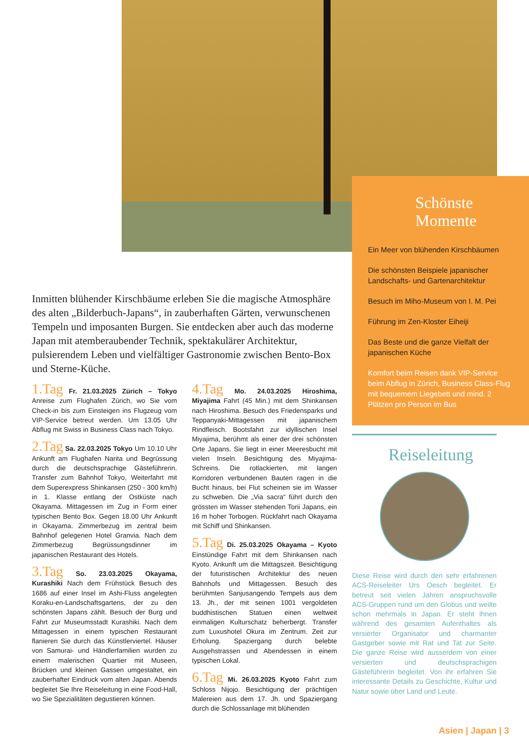Schönste Momente
Ein Meer von blühenden Kirschbäumen
Die schönsten Beispiele japanischer Landschafts- und Gartenarchitektur
Besuch im Miho-Museum von I. M. Pei
Führung im Zen-Kloster Eiheiji
Das Beste und die ganze Vielfalt der japanischen Küche
Komfort beim Reisen dank VIP-Service beim Abflug in Zürich, Business Class-Flug mit bequemem Liegebett und mind. 2 Plätzen pro Person im Bus
Inmitten blühender Kirschbäume erleben Sie die magische Atmosphäre des alten „Bilderbuch-Japans“, in zauberhaften Gärten, verwunschenen Tempeln und imposanten Burgen. Sie entdecken aber auch das moderne Japan mit atemberaubender Technik, spektakulärer Architektur, pulsierendem Leben und vielfältiger Gastronomie zwischen Bento-Box und Sterne-Küche.
1.Tag Fr. 21.03.2025 Zürich – Tokyo Anreise zum Flughafen Zürich, wo Sie vom Check-in bis zum Einsteigen ins Flugzeug vom VIP-Service betreut werden. Um 13.05 Uhr Abflug mit Swiss in Business Class nach Tokyo.
2.Tag Sa. 22.03.2025 Tokyo Um 10.10 Uhr Ankunft am Flughafen Narita und Begrüssung durch die deutschsprachige Gästeführerin. Transfer zum Bahnhof Tokyo, Weiterfahrt mit dem Superexpress Shinkansen (250 - 300 km/h) in 1. Klasse entlang der Ostküste nach Okayama. Mittagessen im Zug in Form einer typischen Bento Box. Gegen 18.00 Uhr Ankunft in Okayama. Zimmerbezug im zentral beim Bahnhof gelegenen Hotel Granvia. Nach dem Zimmerbezug Begrüssungsdinner im japanischen Restaurant des Hotels.
3.Tag So. 23.03.2025 Okayama, Kurashiki Nach dem Frühstück Besuch des 1686 auf einer Insel im Ashi-Fluss angelegten Koraku-en-Landschaftsgartens, der zu den schönsten Japans zählt. Besuch der Burg und Fahrt zur Museumsstadt Kurashiki. Nach dem Mittagessen in einem typischen Restaurant flanieren Sie durch das Künstlerviertel. Häuser von Samurai- und Händlerfamilien wurden zu einem malerischen Quartier mit Museen, Brücken und kleinen Gassen umgestaltet, ein zauberhafter Eindruck vom alten Japan. Abends begleitet Sie Ihre Reiseleitung in eine Food-Hall, wo Sie Spezialitäten degustieren können.
4.Tag Mo. 24.03.2025 Hiroshima, Miyajima Fahrt (45 Min.) mit dem Shinkansen nach Hiroshima. Besuch des Friedensparks und Teppanyaki-Mittagessen mit japanischem Rindfleisch. Bootsfahrt zur idyllischen Insel Miyajima, berühmt als einer der drei schönsten Orte Japans. Sie liegt in einer Meeresbucht mit vielen Inseln. Besichtigung des Miyajima-Schreins. Die rotlackierten, mit langen Korridoren verbundenen Bauten ragen in die Bucht hinaus, bei Flut scheinen sie im Wasser zu schweben. Die „Via sacra“ führt durch den grössten im Wasser stehenden Torii Japans, ein 16 m hoher Torbogen. Rückfahrt nach Okayama mit Schiff und Shinkansen.
5.Tag Di. 25.03.2025 Okayama – Kyoto Einstündige Fahrt mit dem Shinkansen nach Kyoto. Ankunft um die Mittagszeit. Besichtigung der futuristischen Architektur des neuen Bahnhofs und Mittagessen. Besuch des berühmten Sanjusangendo Tempels aus dem 13. Jh., der mit seinen 1001 vergoldeten buddhistischen Statuen einen weltweit einmaligen Kulturschatz beherbergt. Transfer zum Luxushotel Okura im Zentrum. Zeit zur Erholung. Spaziergang durch belebte Ausgehstrassen und Abendessen in einem typischen Lokal.
6.Tag Mi. 26.03.2025 Kyoto Fahrt zum Schloss Nijojo. Besichtigung der prächtigen Malereien aus dem 17. Jh. und Spaziergang durch die Schlossanlage mit blühenden
Reiseleitung
Diese Reise wird durch den sehr erfahrenen ACS-Reiseleiter Urs Oesch begleitet. Er betreut seit vielen Jahren anspruchsvolle ACS-Gruppen rund um den Globus und weilte schon mehrmals in Japan. Er steht Ihnen während des gesamten Aufenthaltes als versierter Organisator und charmanter Gastgeber sowie mit Rat und Tat zur Seite. Die ganze Reise wird ausserdem von einer versierten und deutschsprachigen Gästeführerin begleitet. Von ihr erfahren Sie interessante Details zu Geschichte, Kultur und Natur sowie über Land und Leute.
Asien | Japan | 3